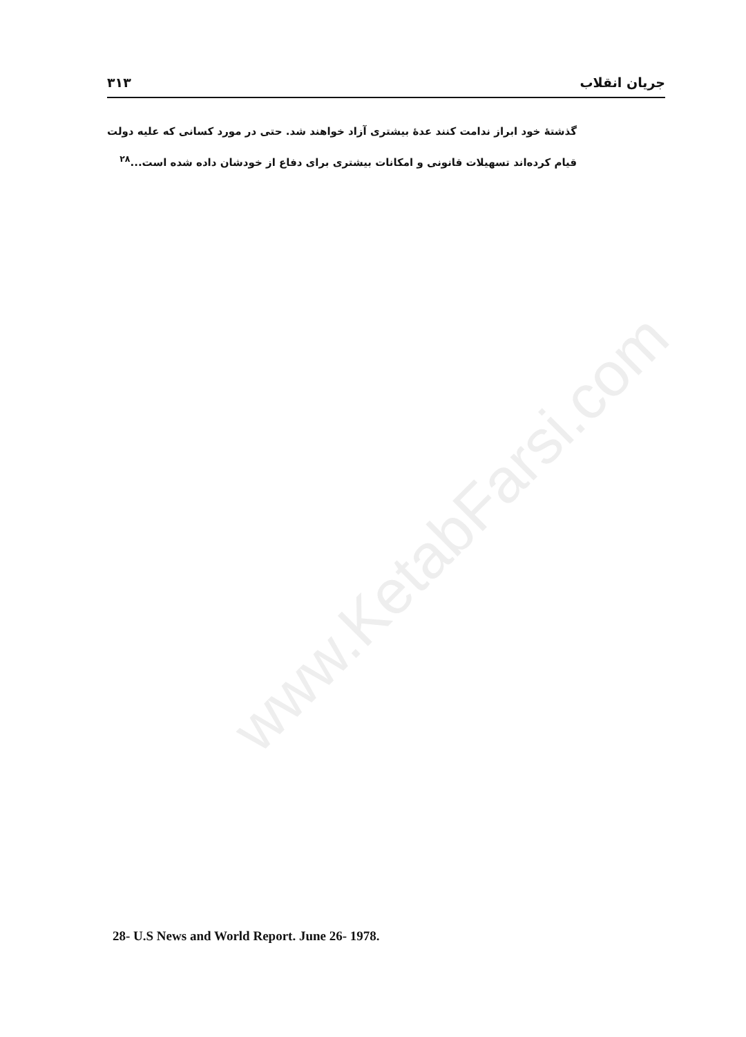www.KetabFarsi.com
جریان انقلاب ۳۱۳
گذشتهٔ خود ابراز ندامت کنند عدهٔ بیشتری آزاد خواهند شد. حتی در مورد کسانی که علیه دولت قیام کرده‌اند تسهیلات قانونی و امکانات بیشتری برای دفاع از خودشان داده شده است...<sup>۲۸</sup>
28- U.S News and World Report. June 26- 1978.